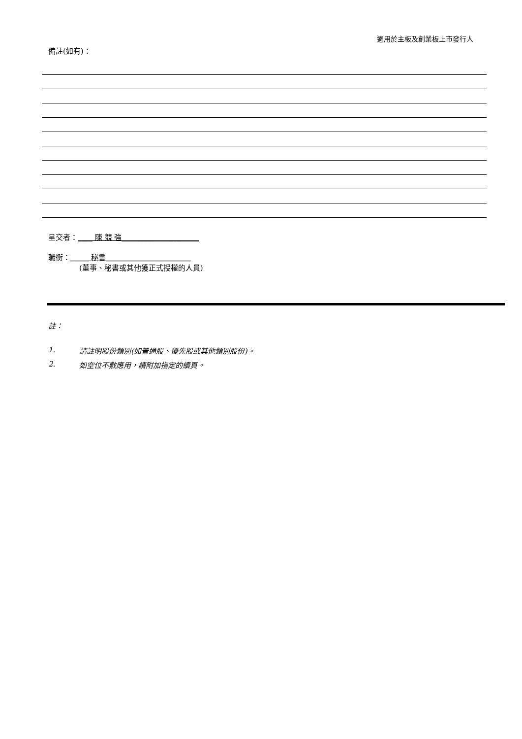適用於主板及創業板上市發行人
備註(如有)：
呈交者：____ 陳 競 強_____________________
職衡：_____ 秘書_______________________
(董事、秘書或其他獲正式授權的人員)
註：
1. 請註明股份類別(如普通股、優先股或其他類別股份)。
2. 如空位不敷應用，請附加指定的續頁。